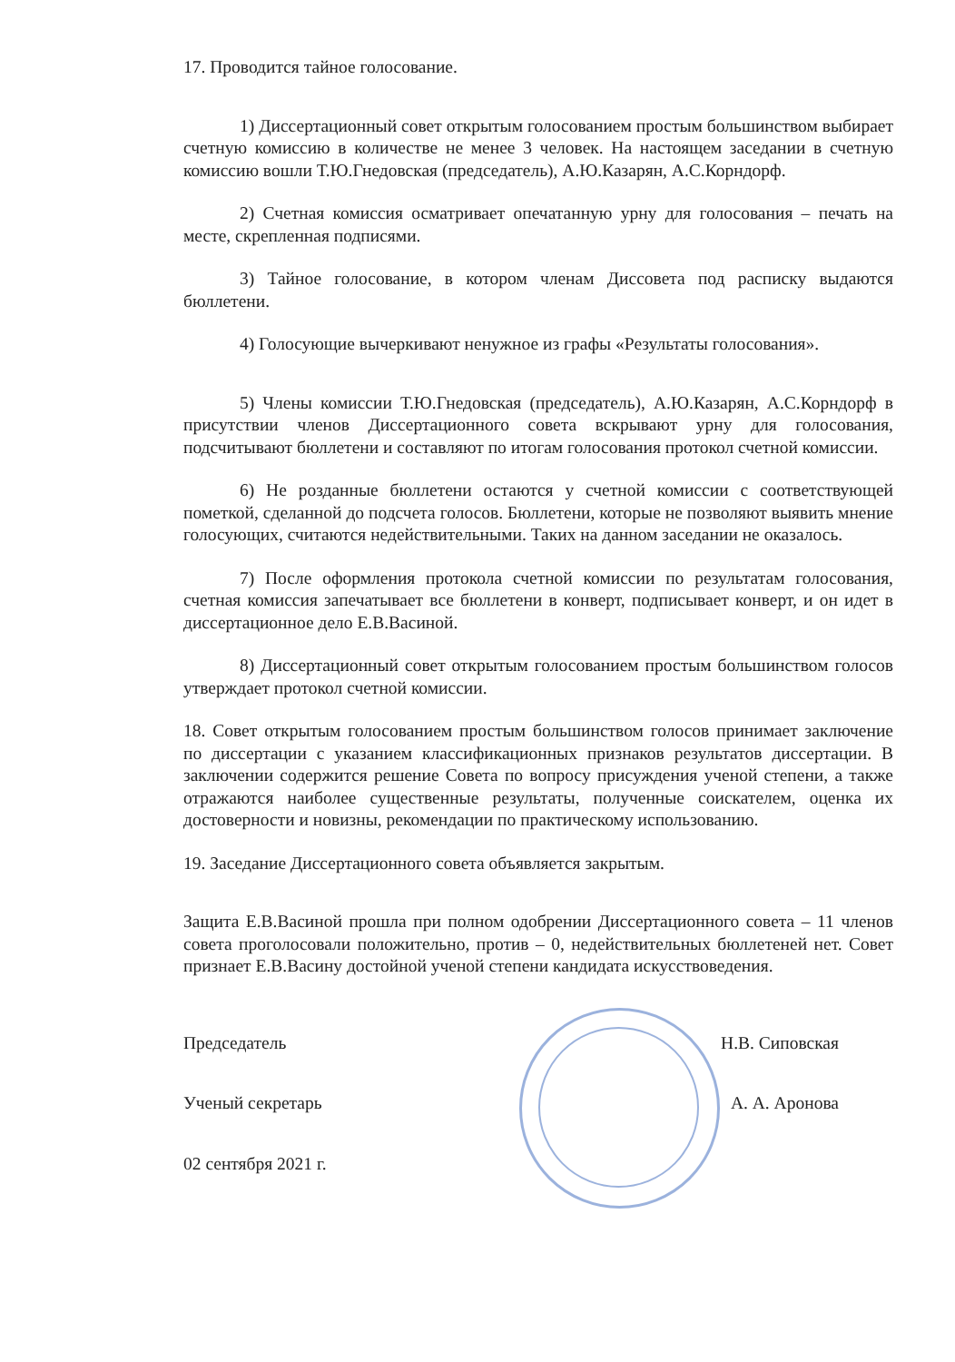17. Проводится тайное голосование.
1) Диссертационный совет открытым голосованием простым большинством выбирает счетную комиссию в количестве не менее 3 человек. На настоящем заседании в счетную комиссию вошли Т.Ю.Гнедовская (председатель), А.Ю.Казарян, А.С.Корндорф.
2) Счетная комиссия осматривает опечатанную урну для голосования – печать на месте, скрепленная подписями.
3) Тайное голосование, в котором членам Диссовета под расписку выдаются бюллетени.
4) Голосующие вычеркивают ненужное из графы «Результаты голосования».
5) Члены комиссии Т.Ю.Гнедовская (председатель), А.Ю.Казарян, А.С.Корндорф в присутствии членов Диссертационного совета вскрывают урну для голосования, подсчитывают бюллетени и составляют по итогам голосования протокол счетной комиссии.
6) Не розданные бюллетени остаются у счетной комиссии с соответствующей пометкой, сделанной до подсчета голосов. Бюллетени, которые не позволяют выявить мнение голосующих, считаются недействительными. Таких на данном заседании не оказалось.
7) После оформления протокола счетной комиссии по результатам голосования, счетная комиссия запечатывает все бюллетени в конверт, подписывает конверт, и он идет в диссертационное дело Е.В.Васиной.
8) Диссертационный совет открытым голосованием простым большинством голосов утверждает протокол счетной комиссии.
18. Совет открытым голосованием простым большинством голосов принимает заключение по диссертации с указанием классификационных признаков результатов диссертации. В заключении содержится решение Совета по вопросу присуждения ученой степени, а также отражаются наиболее существенные результаты, полученные соискателем, оценка их достоверности и новизны, рекомендации по практическому использованию.
19. Заседание Диссертационного совета объявляется закрытым.
Защита Е.В.Васиной прошла при полном одобрении Диссертационного совета – 11 членов совета проголосовали положительно, против – 0, недействительных бюллетеней нет. Совет признает Е.В.Васину достойной ученой степени кандидата искусствоведения.
Председатель Н.В. Сиповская
Ученый секретарь А. А. Аронова
02 сентября 2021 г.